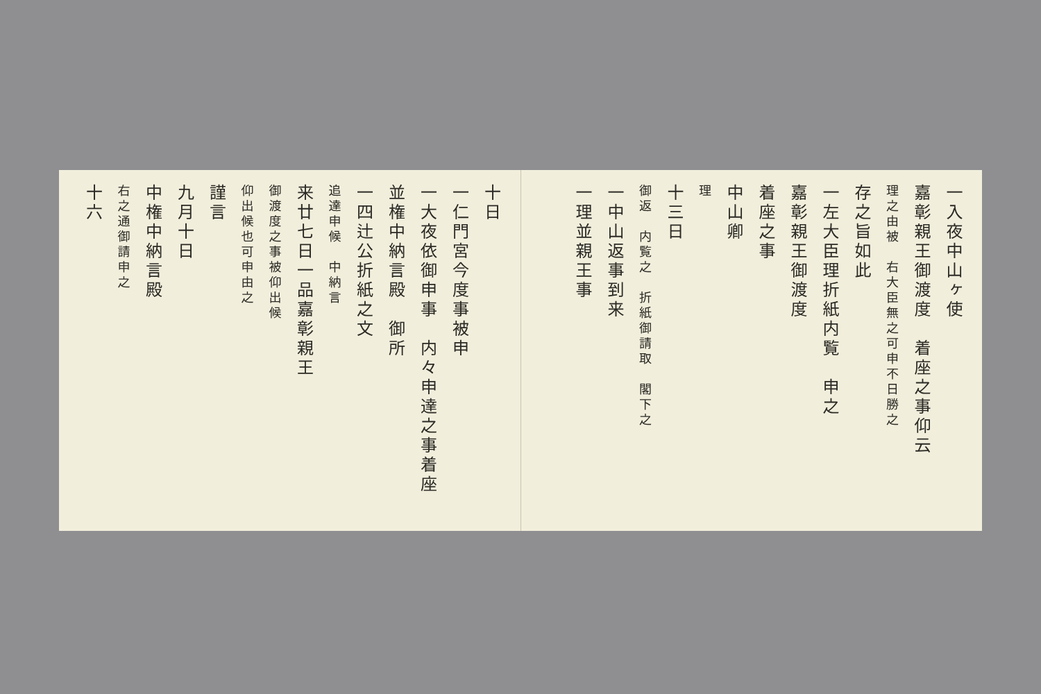一入夜中山ヶ使
嘉彰親王御渡度　着座之事仰云
理之由被　右大臣無之可申不日勝之
存之旨如此
一左大臣理折紙内覧　申之
嘉彰親王御渡度
着座之事
中山卿
理
十三日
御返　内覧之　折紙御請取　閣下之
一中山返事到来
一理並親王事
十日
一仁門宮今度事被申
一大夜依御申事　内々申達之事着座
並権中納言殿　御所
一四辻公折紙之文
追達申候　中納言
来廿七日一品嘉彰親王
御渡度之事被仰出候
仰出候也可申由之
謹言
九月十日
中権中納言殿
右之通御請申之
十六